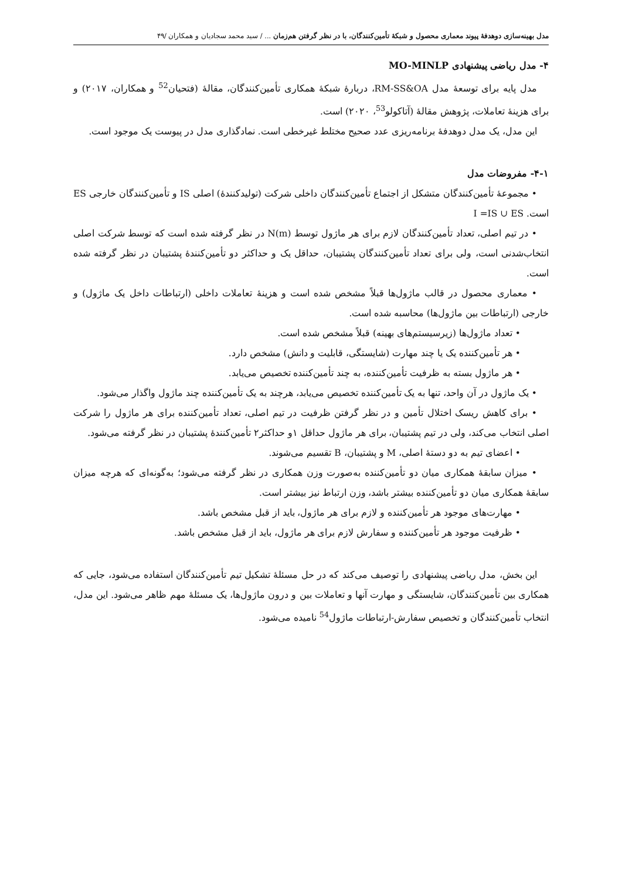مدل بهینه‌سازی دوهدفهٔ پیوند معماری محصول و شبکهٔ تأمین‌کنندگان، با در نظر گرفتن هم‌زمان ... / سید محمد سجادیان و همکاران /۴۹
۴- مدل ریاضی پیشنهادی MO-MINLP
مدل پایه برای توسعهٔ مدل RM-SS&OA، دربارهٔ شبکهٔ همکاری تأمین‌کنندگان، مقالهٔ (فتحیان<sup>52</sup> و همکاران، ۲۰۱۷) و برای هزینهٔ تعاملات، پژوهش مقالهٔ (آتاکولو<sup>53</sup>، ۲۰۲۰) است.
این مدل، یک مدل دوهدفهٔ برنامه‌ریزی عدد صحیح مختلط غیرخطی است. نمادگذاری مدل در پیوست یک موجود است.
۴-۱- مفروضات مدل
• مجموعهٔ تأمین‌کنندگان متشکل از اجتماع تأمین‌کنندگان داخلی شرکت (تولیدکنندهٔ) اصلی IS و تأمین‌کنندگان خارجی ES است. I =IS ∪ ES
• در تیم اصلی، تعداد تأمین‌کنندگان لازم برای هر ماژول توسط N(m) در نظر گرفته شده است که توسط شرکت اصلی انتخاب‌شدنی است، ولی برای تعداد تأمین‌کنندگان پشتیبان، حداقل یک و حداکثر دو تأمین‌کنندهٔ پشتیبان در نظر گرفته شده است.
• معماری محصول در قالب ماژول‌ها قبلاً مشخص شده است و هزینهٔ تعاملات داخلی (ارتباطات داخل یک ماژول) و خارجی (ارتباطات بین ماژول‌ها) محاسبه شده است.
• تعداد ماژول‌ها (زیرسیستم‌های بهینه) قبلاً مشخص شده است.
• هر تأمین‌کننده یک یا چند مهارت (شایستگی، قابلیت و دانش) مشخص دارد.
• هر ماژول بسته به ظرفیت تأمین‌کننده، به چند تأمین‌کننده تخصیص می‌یابد.
• یک ماژول در آن واحد، تنها به یک تأمین‌کننده تخصیص می‌یابد، هرچند به یک تأمین‌کننده چند ماژول واگذار می‌شود.
• برای کاهش ریسک اختلال تأمین و در نظر گرفتن ظرفیت در تیم اصلی، تعداد تأمین‌کننده برای هر ماژول را شرکت اصلی انتخاب می‌کند، ولی در تیم پشتیبان، برای هر ماژول حداقل ۱و حداکثر۲ تأمین‌کنندهٔ پشتیبان در نظر گرفته می‌شود.
• اعضای تیم به دو دستهٔ اصلی، M و پشتیبان، B تقسیم می‌شوند.
• میزان سابقهٔ همکاری میان دو تأمین‌کننده به‌صورت وزن همکاری در نظر گرفته می‌شود؛ به‌گونه‌ای که هرچه میزان سابقهٔ همکاری میان دو تأمین‌کننده بیشتر باشد، وزن ارتباط نیز بیشتر است.
• مهارت‌های موجود هر تأمین‌کننده و لازم برای هر ماژول، باید از قبل مشخص باشد.
• ظرفیت موجود هر تأمین‌کننده و سفارش لازم برای هر ماژول، باید از قبل مشخص باشد.
این بخش، مدل ریاضی پیشنهادی را توصیف می‌کند که در حل مسئلهٔ تشکیل تیم تأمین‌کنندگان استفاده می‌شود، جایی که همکاری بین تأمین‌کنندگان، شایستگی و مهارت آنها و تعاملات بین و درون ماژول‌ها، یک مسئلهٔ مهم ظاهر می‌شود. این مدل، انتخاب تأمین‌کنندگان و تخصیص سفارش-ارتباطات ماژول<sup>54</sup> نامیده می‌شود.